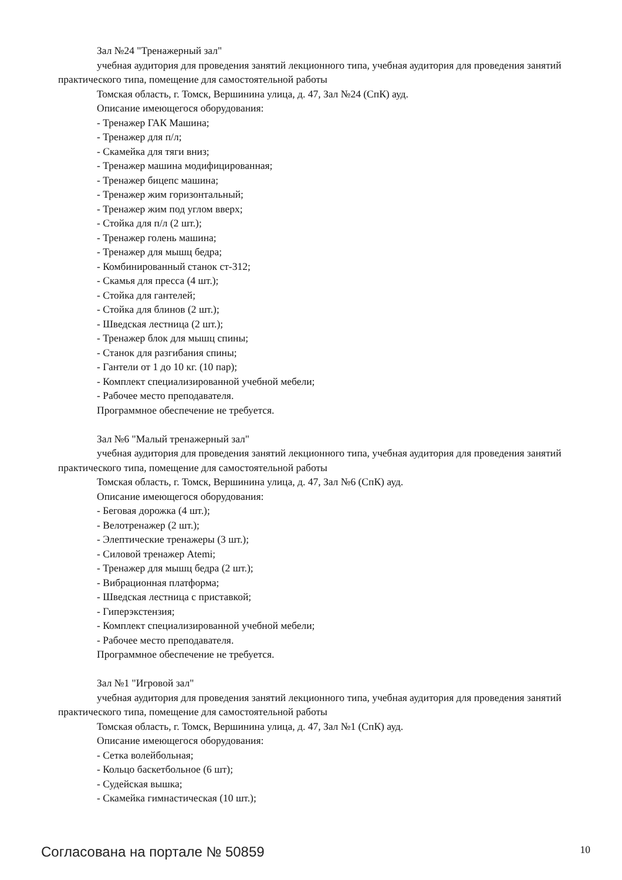Зал №24 "Тренажерный зал"
учебная аудитория для проведения занятий лекционного типа, учебная аудитория для проведения занятий практического типа, помещение для самостоятельной работы
Томская область, г. Томск, Вершинина улица, д. 47, Зал №24 (СпК) ауд.
Описание имеющегося оборудования:
- Тренажер ГАК Машина;
- Тренажер для п/л;
- Скамейка для тяги вниз;
- Тренажер машина модифицированная;
- Тренажер бицепс машина;
- Тренажер жим горизонтальный;
- Тренажер жим под углом вверх;
- Стойка для п/л (2 шт.);
- Тренажер голень машина;
- Тренажер для мышц бедра;
- Комбинированный станок ст-312;
- Скамья для пресса (4 шт.);
- Стойка для гантелей;
- Стойка для блинов (2 шт.);
- Шведская лестница (2 шт.);
- Тренажер блок для мышц спины;
- Станок для разгибания спины;
- Гантели от 1 до 10 кг. (10 пар);
- Комплект специализированной учебной мебели;
- Рабочее место преподавателя.
Программное обеспечение не требуется.
Зал №6 "Малый тренажерный зал"
учебная аудитория для проведения занятий лекционного типа, учебная аудитория для проведения занятий практического типа, помещение для самостоятельной работы
Томская область, г. Томск, Вершинина улица, д. 47, Зал №6 (СпК) ауд.
Описание имеющегося оборудования:
- Беговая дорожка (4 шт.);
- Велотренажер (2 шт.);
- Элептические тренажеры (3 шт.);
- Силовой тренажер Atemi;
- Тренажер для мышц бедра (2 шт.);
- Вибрационная платформа;
- Шведская лестница с приставкой;
- Гиперэкстензия;
- Комплект специализированной учебной мебели;
- Рабочее место преподавателя.
Программное обеспечение не требуется.
Зал №1 "Игровой зал"
учебная аудитория для проведения занятий лекционного типа, учебная аудитория для проведения занятий практического типа, помещение для самостоятельной работы
Томская область, г. Томск, Вершинина улица, д. 47, Зал №1 (СпК) ауд.
Описание имеющегося оборудования:
- Сетка волейбольная;
- Кольцо баскетбольное (6 шт);
- Судейская вышка;
- Скамейка гимнастическая (10 шт.);
Согласована на портале № 50859 10